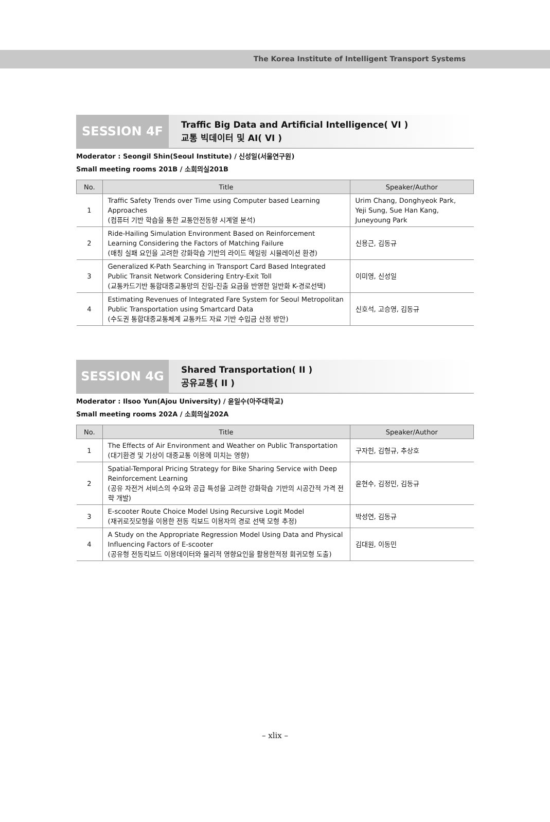The Korea Institute of Intelligent Transport Systems
SESSION 4F
Traffic Big Data and Artificial Intelligence( VI )
교통 빅데이터 및 AI( VI )
Moderator : Seongil Shin(Seoul Institute) / 신성일(서울연구원)
Small meeting rooms 201B / 소회의실201B
| No. | Title | Speaker/Author |
| --- | --- | --- |
| 1 | Traffic Safety Trends over Time using Computer based Learning Approaches (컴퓨터 기반 학습을 통한 교통안전동향 시계열 분석) | Urim Chang, Donghyeok Park, Yeji Sung, Sue Han Kang, Juneyoung Park |
| 2 | Ride-Hailing Simulation Environment Based on Reinforcement Learning Considering the Factors of Matching Failure (매칭 실패 요인을 고려한 강화학습 기반의 라이드 헤일링 시뮬레이션 환경) | 신용근, 김동규 |
| 3 | Generalized K-Path Searching in Transport Card Based Integrated Public Transit Network Considering Entry-Exit Toll (교통카드기반 통합대중교통망의 진입-진출 요금을 반영한 일반화 K-경로선택) | 이미영, 신성일 |
| 4 | Estimating Revenues of Integrated Fare System for Seoul Metropolitan Public Transportation using Smartcard Data (수도권 통합대중교통체계 교통카드 자료 기반 수입금 산정 방안) | 신호석, 고승영, 김동규 |
SESSION 4G
Shared Transportation( II )
공유교통( II )
Moderator : Ilsoo Yun(Ajou University) / 윤일수(아주대학교)
Small meeting rooms 202A / 소회의실202A
| No. | Title | Speaker/Author |
| --- | --- | --- |
| 1 | The Effects of Air Environment and Weather on Public Transportation (대기환경 및 기상이 대중교통 이용에 미치는 영향) | 구자헌, 김형규, 추상호 |
| 2 | Spatial-Temporal Pricing Strategy for Bike Sharing Service with Deep Reinforcement Learning (공유 자전거 서비스의 수요와 공급 특성을 고려한 강화학습 기반의 시공간적 가격 전략 개발) | 윤현수, 김정민, 김동규 |
| 3 | E-scooter Route Choice Model Using Recursive Logit Model (재귀로짓모형을 이용한 전동 킥보드 이용자의 경로 선택 모형 추정) | 박성연, 김동규 |
| 4 | A Study on the Appropriate Regression Model Using Data and Physical Influencing Factors of E-scooter (공유형 전동킥보드 이용데이터와 물리적 영향요인을 활용한적정 회귀모형 도출) | 김대원, 이동민 |
– xlix –